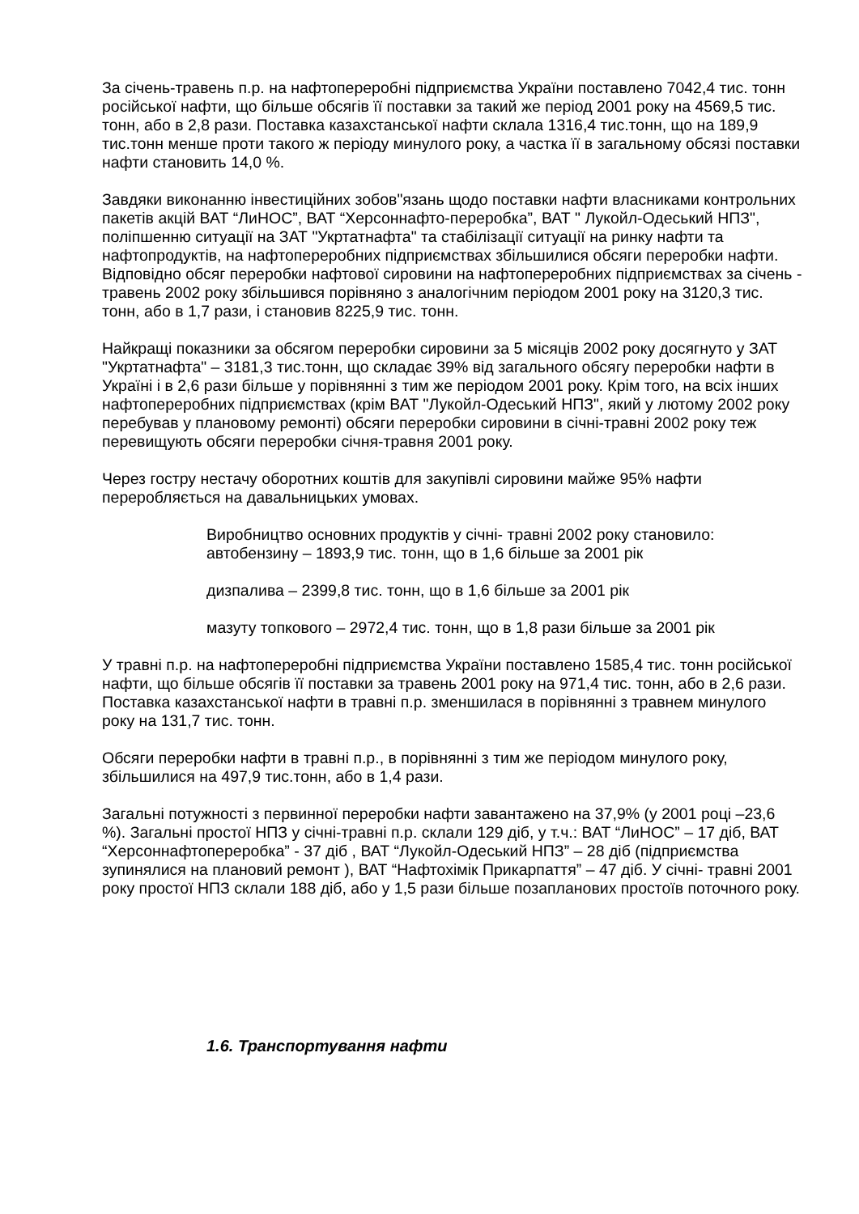За січень-травень п.р. на нафтопереробні підприємства України поставлено 7042,4 тис. тонн російської нафти, що більше обсягів її поставки за такий же період 2001 року на 4569,5 тис. тонн, або в 2,8 рази. Поставка казахстанської нафти склала 1316,4 тис.тонн, що на 189,9 тис.тонн менше проти такого ж періоду минулого року, а частка її в загальному обсязі поставки нафти становить 14,0 %.
Завдяки виконанню інвестиційних зобов"язань щодо поставки нафти власниками контрольних пакетів акцій ВАТ “ЛиНОС”, ВАТ “Херсоннафто-переробка”, ВАТ " Лукойл-Одеський НПЗ", поліпшенню ситуації на ЗАТ "Укртатнафта" та стабілізації ситуації на ринку нафти та нафтопродуктів, на нафтопереробних підприємствах збільшилися обсяги переробки нафти. Відповідно обсяг переробки нафтової сировини на нафтопереробних підприємствах за січень - травень 2002 року збільшився порівняно з аналогічним періодом 2001 року на 3120,3 тис. тонн, або в 1,7 рази, і становив 8225,9 тис. тонн.
Найкращі показники за обсягом переробки сировини за 5 місяців 2002 року досягнуто у ЗАТ "Укртатнафта" – 3181,3 тис.тонн, що складає 39% від загального обсягу переробки нафти в Україні і в 2,6 рази більше у порівнянні з тим же періодом 2001 року. Крім того, на всіх інших нафтопереробних підприємствах (крім ВАТ "Лукойл-Одеський НПЗ", який у лютому 2002 року перебував у плановому ремонті) обсяги переробки сировини в січні-травні 2002 року теж перевищують обсяги переробки січня-травня 2001 року.
Через гостру нестачу оборотних коштів для закупівлі сировини майже 95% нафти переробляється на давальницьких умовах.
Виробництво основних продуктів у січні- травні 2002 року становило:
автобензину – 1893,9 тис. тонн, що в 1,6 більше за 2001 рік
дизпалива – 2399,8 тис. тонн, що в 1,6 більше за 2001 рік
мазуту топкового – 2972,4 тис. тонн, що в 1,8 рази більше за 2001 рік
У травні п.р. на нафтопереробні підприємства України поставлено 1585,4 тис. тонн російської нафти, що більше обсягів її поставки за травень 2001 року на 971,4 тис. тонн, або в 2,6 рази. Поставка казахстанської нафти в травні п.р. зменшилася в порівнянні з травнем минулого року на 131,7 тис. тонн.
Обсяги переробки нафти в травні п.р., в порівнянні з тим же періодом минулого року, збільшилися на 497,9 тис.тонн, або в 1,4 рази.
Загальні потужності з первинної переробки нафти завантажено на 37,9% (у 2001 році –23,6 %). Загальні простої НПЗ у січні-травні п.р. склали 129 діб, у т.ч.: ВАТ “ЛиНОС” – 17 діб, ВАТ “Херсоннафтопереробка” - 37 діб , ВАТ “Лукойл-Одеський НПЗ” – 28 діб (підприємства зупинялися на плановий ремонт ), ВАТ “Нафтохімік Прикарпаття” – 47 діб. У січні- травні 2001 року простої НПЗ склали 188 діб, або у 1,5 рази більше позапланових простоїв поточного року.
1.6. Транспортування нафти